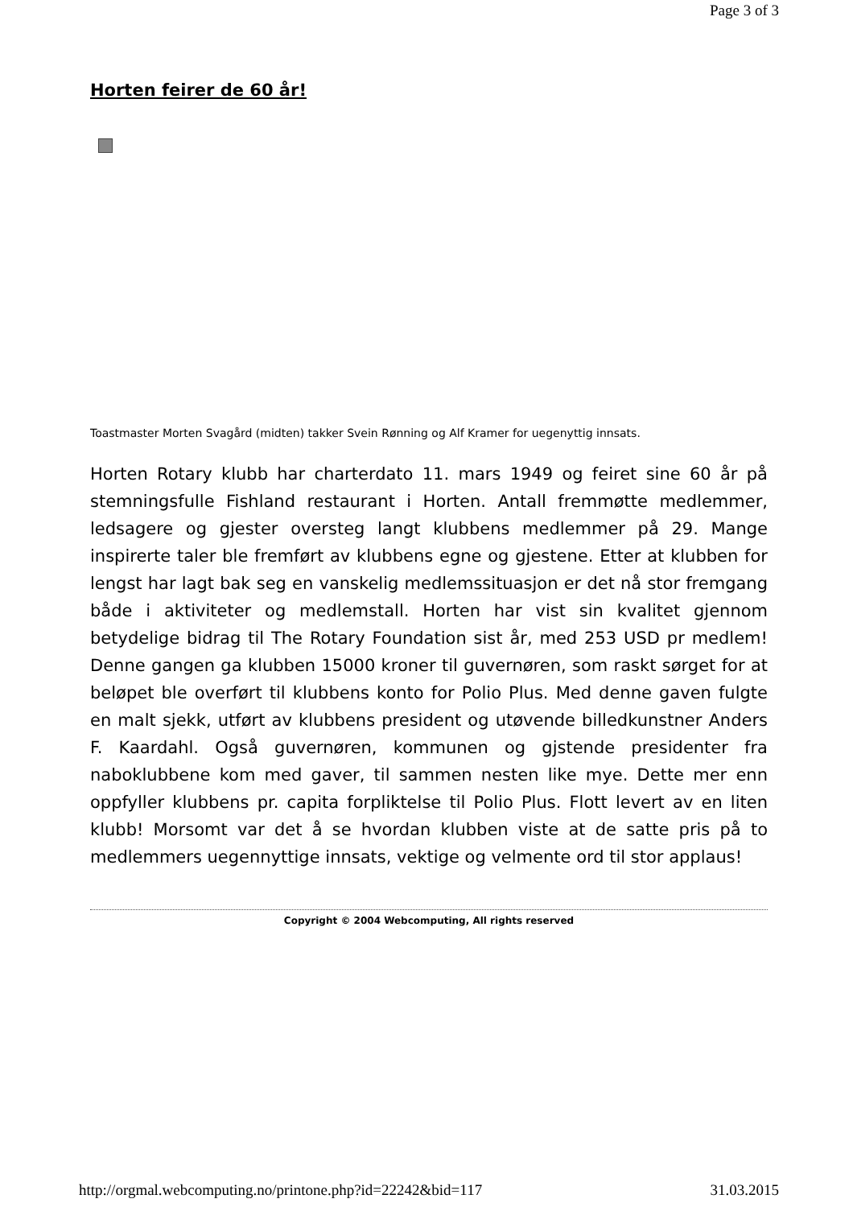Page 3 of 3
Horten feirer de 60 år!
Toastmaster Morten Svagård (midten) takker Svein Rønning og Alf Kramer for uegenyttig innsats.
Horten Rotary klubb har charterdato 11. mars 1949 og feiret sine 60 år på stemningsfulle Fishland restaurant i Horten. Antall fremmøtte medlemmer, ledsagere og gjester oversteg langt klubbens medlemmer på 29. Mange inspirerte taler ble fremført av klubbens egne og gjestene. Etter at klubben for lengst har lagt bak seg en vanskelig medlemssituasjon er det nå stor fremgang både i aktiviteter og medlemstall. Horten har vist sin kvalitet gjennom betydelige bidrag til The Rotary Foundation sist år, med 253 USD pr medlem! Denne gangen ga klubben 15000 kroner til guvernøren, som raskt sørget for at beløpet ble overført til klubbens konto for Polio Plus. Med denne gaven fulgte en malt sjekk, utført av klubbens president og utøvende billedkunstner Anders F. Kaardahl. Også guvernøren, kommunen og gjstende presidenter fra naboklubbene kom med gaver, til sammen nesten like mye. Dette mer enn oppfyller klubbens pr. capita forpliktelse til Polio Plus. Flott levert av en liten klubb! Morsomt var det å se hvordan klubben viste at de satte pris på to medlemmers uegennyttige innsats, vektige og velmente ord til stor applaus!
Copyright © 2004 Webcomputing, All rights reserved
http://orgmal.webcomputing.no/printone.php?id=22242&bid=117 31.03.2015